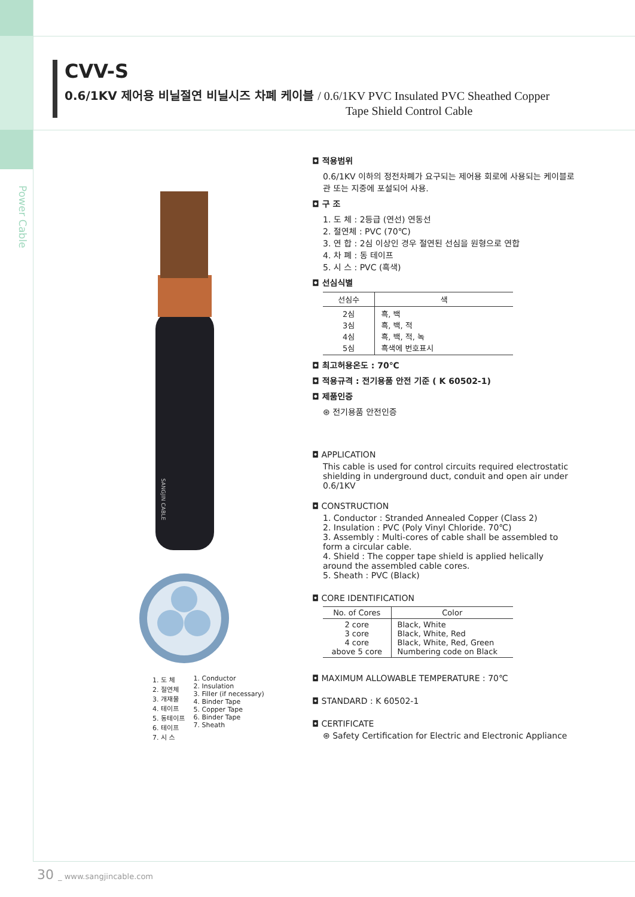Power Cable
CVV-S
0.6/1KV 제어용 비닐절연 비닐시즈 차폐 케이블 / 0.6/1KV PVC Insulated PVC Sheathed Copper
Tape Shield Control Cable
SANGJIN CABLE
1. 도 체
2. 절연체
3. 개재물
4. 테이프
5. 동테이프
6. 테이프
7. 시 스
1. Conductor
2. Insulation
3. Filler (if necessary)
4. Binder Tape
5. Copper Tape
6. Binder Tape
7. Sheath
◘ 적용범위
0.6/1KV 이하의 정전차폐가 요구되는 제어용 회로에 사용되는 케이블로 관 또는 지중에 포설되어 사용.
◘ 구 조
1. 도 체 : 2등급 (연선) 연동선
2. 절연체 : PVC (70℃)
3. 연 합 : 2심 이상인 경우 절연된 선심을 원형으로 연합
4. 차 폐 : 동 테이프
5. 시 스 : PVC (흑색)
◘ 선심식별
| 선심수 | 색 |
| --- | --- |
| 2심 3심 4심 5심 | 흑, 백 흑, 백, 적 흑, 백, 적, 녹 흑색에 번호표시 |
◘ 최고허용온도 : 70℃
◘ 적용규격 : 전기용품 안전 기준 ( K 60502-1)
◘ 제품인증
⊛ 전기용품 안전인증
◘ APPLICATION
This cable is used for control circuits required electrostatic shielding in underground duct, conduit and open air under 0.6/1KV
◘ CONSTRUCTION
1. Conductor : Stranded Annealed Copper (Class 2)
2. Insulation : PVC (Poly Vinyl Chloride. 70℃)
3. Assembly : Multi-cores of cable shall be assembled to form a circular cable.
4. Shield : The copper tape shield is applied helically around the assembled cable cores.
5. Sheath : PVC (Black)
◘ CORE IDENTIFICATION
| No. of Cores | Color |
| --- | --- |
| 2 core 3 core 4 core above 5 core | Black, White Black, White, Red Black, White, Red, Green Numbering code on Black |
◘ MAXIMUM ALLOWABLE TEMPERATURE : 70℃
◘ STANDARD : K 60502-1
◘ CERTIFICATE
⊛ Safety Certification for Electric and Electronic Appliance
30 _ www.sangjincable.com